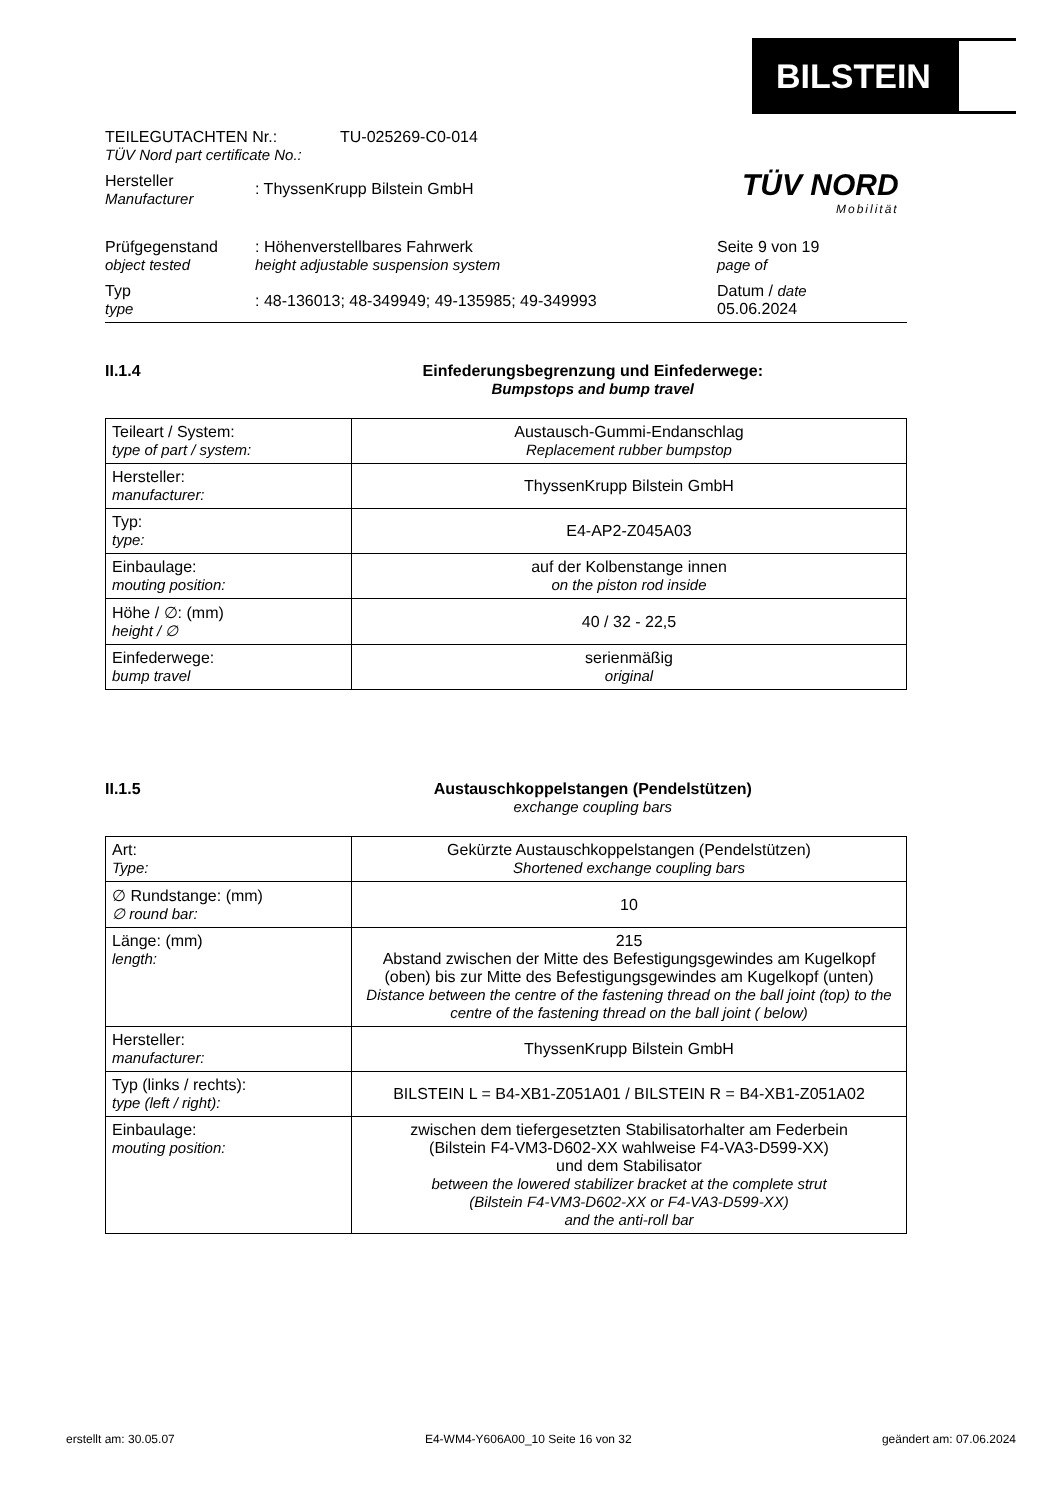BILSTEIN
TÜV NORD
Mobilität
TEILEGUTACHTEN Nr.:
TÜV Nord part certificate No.:
TU-025269-C0-014
Hersteller
Manufacturer
: ThyssenKrupp Bilstein GmbH
Prüfgegenstand
object tested
: Höhenverstellbares Fahrwerk
height adjustable suspension system
Seite 9 von 19
page of
Typ
type
: 48-136013; 48-349949; 49-135985; 49-349993
Datum / date
05.06.2024
II.1.4 Einfederungsbegrenzung und Einfederwege:
Bumpstops and bump travel
| Teileart / System: type of part / system: | Austausch-Gummi-Endanschlag Replacement rubber bumpstop |
| Hersteller: manufacturer: | ThyssenKrupp Bilstein GmbH |
| Typ: type: | E4-AP2-Z045A03 |
| Einbaulage: mouting position: | auf der Kolbenstange innen on the piston rod inside |
| Höhe / ∅: (mm) height / ∅ | 40 / 32 - 22,5 |
| Einfederwege: bump travel | serienmäßig original |
II.1.5 Austauschkoppelstangen (Pendelstützen)
exchange coupling bars
| Art: Type: | Gekürzte Austauschkoppelstangen (Pendelstützen) Shortened exchange coupling bars |
| ∅ Rundstange: (mm) ∅ round bar: | 10 |
| Länge: (mm) length: | 215 Abstand zwischen der Mitte des Befestigungsgewindes am Kugelkopf (oben) bis zur Mitte des Befestigungsgewindes am Kugelkopf (unten) Distance between the centre of the fastening thread on the ball joint (top) to the centre of the fastening thread on the ball joint ( below) |
| Hersteller: manufacturer: | ThyssenKrupp Bilstein GmbH |
| Typ (links / rechts): type (left / right): | BILSTEIN L = B4-XB1-Z051A01 / BILSTEIN R = B4-XB1-Z051A02 |
| Einbaulage: mouting position: | zwischen dem tiefergesetzten Stabilisatorhalter am Federbein (Bilstein F4-VM3-D602-XX wahlweise F4-VA3-D599-XX) und dem Stabilisator between the lowered stabilizer bracket at the complete strut (Bilstein F4-VM3-D602-XX or F4-VA3-D599-XX) and the anti-roll bar |
erstellt am: 30.05.07 E4-WM4-Y606A00_10 Seite 16 von 32 geändert am: 07.06.2024